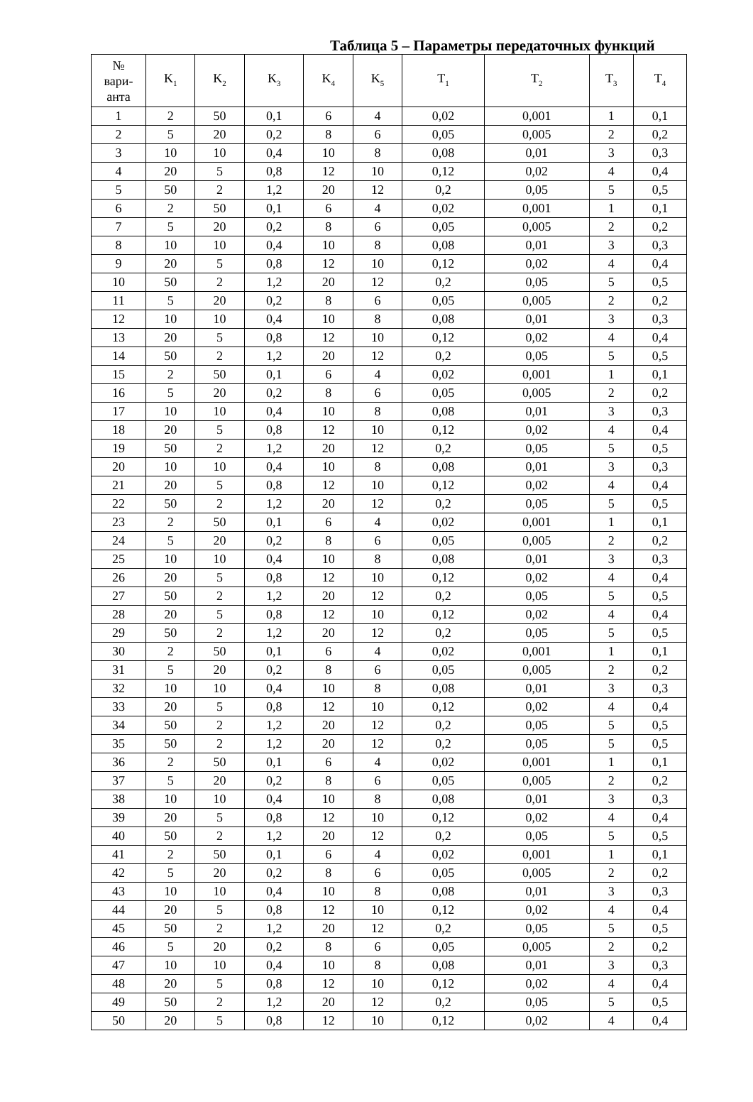Таблица 5 – Параметры передаточных функций
| № вари- анта | K<sub>1</sub> | K<sub>2</sub> | K<sub>3</sub> | K<sub>4</sub> | K<sub>5</sub> | T<sub>1</sub> | T<sub>2</sub> | T<sub>3</sub> | T<sub>4</sub> |
| --- | --- | --- | --- | --- | --- | --- | --- | --- | --- |
| 1 | 2 | 50 | 0,1 | 6 | 4 | 0,02 | 0,001 | 1 | 0,1 |
| 2 | 5 | 20 | 0,2 | 8 | 6 | 0,05 | 0,005 | 2 | 0,2 |
| 3 | 10 | 10 | 0,4 | 10 | 8 | 0,08 | 0,01 | 3 | 0,3 |
| 4 | 20 | 5 | 0,8 | 12 | 10 | 0,12 | 0,02 | 4 | 0,4 |
| 5 | 50 | 2 | 1,2 | 20 | 12 | 0,2 | 0,05 | 5 | 0,5 |
| 6 | 2 | 50 | 0,1 | 6 | 4 | 0,02 | 0,001 | 1 | 0,1 |
| 7 | 5 | 20 | 0,2 | 8 | 6 | 0,05 | 0,005 | 2 | 0,2 |
| 8 | 10 | 10 | 0,4 | 10 | 8 | 0,08 | 0,01 | 3 | 0,3 |
| 9 | 20 | 5 | 0,8 | 12 | 10 | 0,12 | 0,02 | 4 | 0,4 |
| 10 | 50 | 2 | 1,2 | 20 | 12 | 0,2 | 0,05 | 5 | 0,5 |
| 11 | 5 | 20 | 0,2 | 8 | 6 | 0,05 | 0,005 | 2 | 0,2 |
| 12 | 10 | 10 | 0,4 | 10 | 8 | 0,08 | 0,01 | 3 | 0,3 |
| 13 | 20 | 5 | 0,8 | 12 | 10 | 0,12 | 0,02 | 4 | 0,4 |
| 14 | 50 | 2 | 1,2 | 20 | 12 | 0,2 | 0,05 | 5 | 0,5 |
| 15 | 2 | 50 | 0,1 | 6 | 4 | 0,02 | 0,001 | 1 | 0,1 |
| 16 | 5 | 20 | 0,2 | 8 | 6 | 0,05 | 0,005 | 2 | 0,2 |
| 17 | 10 | 10 | 0,4 | 10 | 8 | 0,08 | 0,01 | 3 | 0,3 |
| 18 | 20 | 5 | 0,8 | 12 | 10 | 0,12 | 0,02 | 4 | 0,4 |
| 19 | 50 | 2 | 1,2 | 20 | 12 | 0,2 | 0,05 | 5 | 0,5 |
| 20 | 10 | 10 | 0,4 | 10 | 8 | 0,08 | 0,01 | 3 | 0,3 |
| 21 | 20 | 5 | 0,8 | 12 | 10 | 0,12 | 0,02 | 4 | 0,4 |
| 22 | 50 | 2 | 1,2 | 20 | 12 | 0,2 | 0,05 | 5 | 0,5 |
| 23 | 2 | 50 | 0,1 | 6 | 4 | 0,02 | 0,001 | 1 | 0,1 |
| 24 | 5 | 20 | 0,2 | 8 | 6 | 0,05 | 0,005 | 2 | 0,2 |
| 25 | 10 | 10 | 0,4 | 10 | 8 | 0,08 | 0,01 | 3 | 0,3 |
| 26 | 20 | 5 | 0,8 | 12 | 10 | 0,12 | 0,02 | 4 | 0,4 |
| 27 | 50 | 2 | 1,2 | 20 | 12 | 0,2 | 0,05 | 5 | 0,5 |
| 28 | 20 | 5 | 0,8 | 12 | 10 | 0,12 | 0,02 | 4 | 0,4 |
| 29 | 50 | 2 | 1,2 | 20 | 12 | 0,2 | 0,05 | 5 | 0,5 |
| 30 | 2 | 50 | 0,1 | 6 | 4 | 0,02 | 0,001 | 1 | 0,1 |
| 31 | 5 | 20 | 0,2 | 8 | 6 | 0,05 | 0,005 | 2 | 0,2 |
| 32 | 10 | 10 | 0,4 | 10 | 8 | 0,08 | 0,01 | 3 | 0,3 |
| 33 | 20 | 5 | 0,8 | 12 | 10 | 0,12 | 0,02 | 4 | 0,4 |
| 34 | 50 | 2 | 1,2 | 20 | 12 | 0,2 | 0,05 | 5 | 0,5 |
| 35 | 50 | 2 | 1,2 | 20 | 12 | 0,2 | 0,05 | 5 | 0,5 |
| 36 | 2 | 50 | 0,1 | 6 | 4 | 0,02 | 0,001 | 1 | 0,1 |
| 37 | 5 | 20 | 0,2 | 8 | 6 | 0,05 | 0,005 | 2 | 0,2 |
| 38 | 10 | 10 | 0,4 | 10 | 8 | 0,08 | 0,01 | 3 | 0,3 |
| 39 | 20 | 5 | 0,8 | 12 | 10 | 0,12 | 0,02 | 4 | 0,4 |
| 40 | 50 | 2 | 1,2 | 20 | 12 | 0,2 | 0,05 | 5 | 0,5 |
| 41 | 2 | 50 | 0,1 | 6 | 4 | 0,02 | 0,001 | 1 | 0,1 |
| 42 | 5 | 20 | 0,2 | 8 | 6 | 0,05 | 0,005 | 2 | 0,2 |
| 43 | 10 | 10 | 0,4 | 10 | 8 | 0,08 | 0,01 | 3 | 0,3 |
| 44 | 20 | 5 | 0,8 | 12 | 10 | 0,12 | 0,02 | 4 | 0,4 |
| 45 | 50 | 2 | 1,2 | 20 | 12 | 0,2 | 0,05 | 5 | 0,5 |
| 46 | 5 | 20 | 0,2 | 8 | 6 | 0,05 | 0,005 | 2 | 0,2 |
| 47 | 10 | 10 | 0,4 | 10 | 8 | 0,08 | 0,01 | 3 | 0,3 |
| 48 | 20 | 5 | 0,8 | 12 | 10 | 0,12 | 0,02 | 4 | 0,4 |
| 49 | 50 | 2 | 1,2 | 20 | 12 | 0,2 | 0,05 | 5 | 0,5 |
| 50 | 20 | 5 | 0,8 | 12 | 10 | 0,12 | 0,02 | 4 | 0,4 |